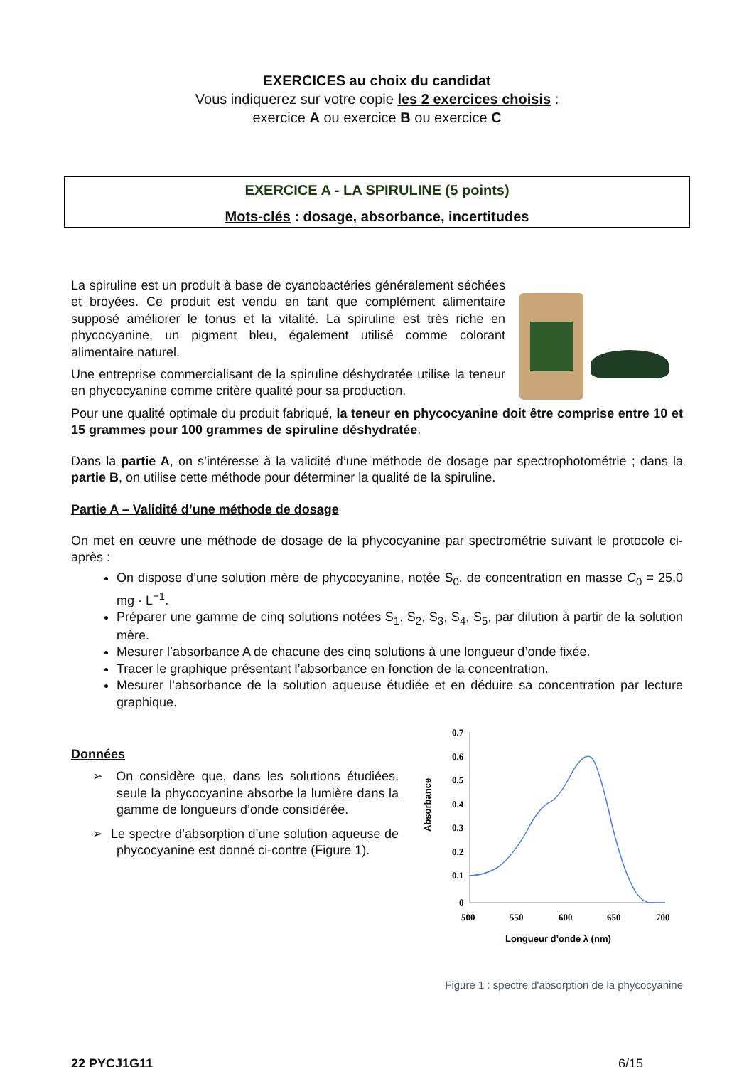EXERCICES au choix du candidat
Vous indiquerez sur votre copie les 2 exercices choisis :
exercice A ou exercice B ou exercice C
EXERCICE A - LA SPIRULINE (5 points)
Mots-clés : dosage, absorbance, incertitudes
La spiruline est un produit à base de cyanobactéries généralement séchées et broyées. Ce produit est vendu en tant que complément alimentaire supposé améliorer le tonus et la vitalité. La spiruline est très riche en phycocyanine, un pigment bleu, également utilisé comme colorant alimentaire naturel.
Une entreprise commercialisant de la spiruline déshydratée utilise la teneur en phycocyanine comme critère qualité pour sa production.
Pour une qualité optimale du produit fabriqué, la teneur en phycocyanine doit être comprise entre 10 et 15 grammes pour 100 grammes de spiruline déshydratée.
Dans la partie A, on s’intéresse à la validité d’une méthode de dosage par spectrophotométrie ; dans la partie B, on utilise cette méthode pour déterminer la qualité de la spiruline.
Partie A – Validité d’une méthode de dosage
On met en œuvre une méthode de dosage de la phycocyanine par spectrométrie suivant le protocole ci-après :
On dispose d’une solution mère de phycocyanine, notée S<sub>0</sub>, de concentration en masse C<sub>0</sub> = 25,0 mg · L<sup>−1</sup>.
Préparer une gamme de cinq solutions notées S<sub>1</sub>, S<sub>2</sub>, S<sub>3</sub>, S<sub>4</sub>, S<sub>5</sub>, par dilution à partir de la solution mère.
Mesurer l’absorbance A de chacune des cinq solutions à une longueur d’onde fixée.
Tracer le graphique présentant l’absorbance en fonction de la concentration.
Mesurer l’absorbance de la solution aqueuse étudiée et en déduire sa concentration par lecture graphique.
Données
➢ On considère que, dans les solutions étudiées, seule la phycocyanine absorbe la lumière dans la gamme de longueurs d’onde considérée.
➢ Le spectre d’absorption d’une solution aqueuse de phycocyanine est donné ci-contre (Figure 1).
0.7
0.6
0.5
0.4
0.3
0.2
0.1
0
500
550
600
650
700
Absorbance
Longueur d’onde λ (nm)
Figure 1 : spectre d'absorption de la phycocyanine
22 PYCJ1G11 6/15